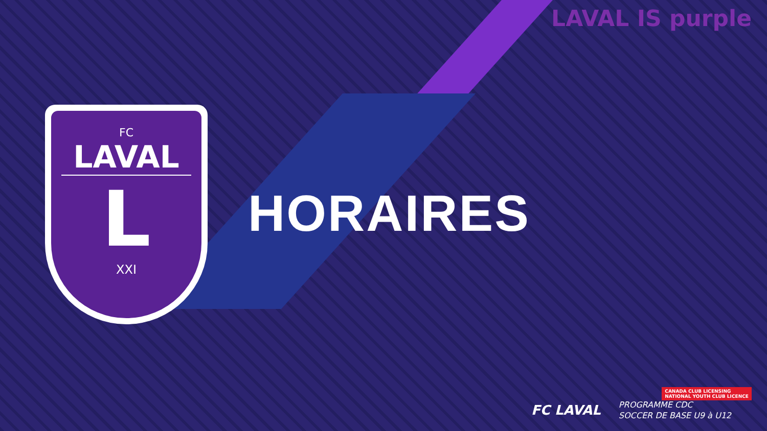LAVAL IS purple
FC
LAVAL
L
XXI
HORAIRES
CANADA CLUB LICENSING
NATIONAL YOUTH CLUB LICENCE
FC LAVAL
PROGRAMME CDC
SOCCER DE BASE U9 à U12